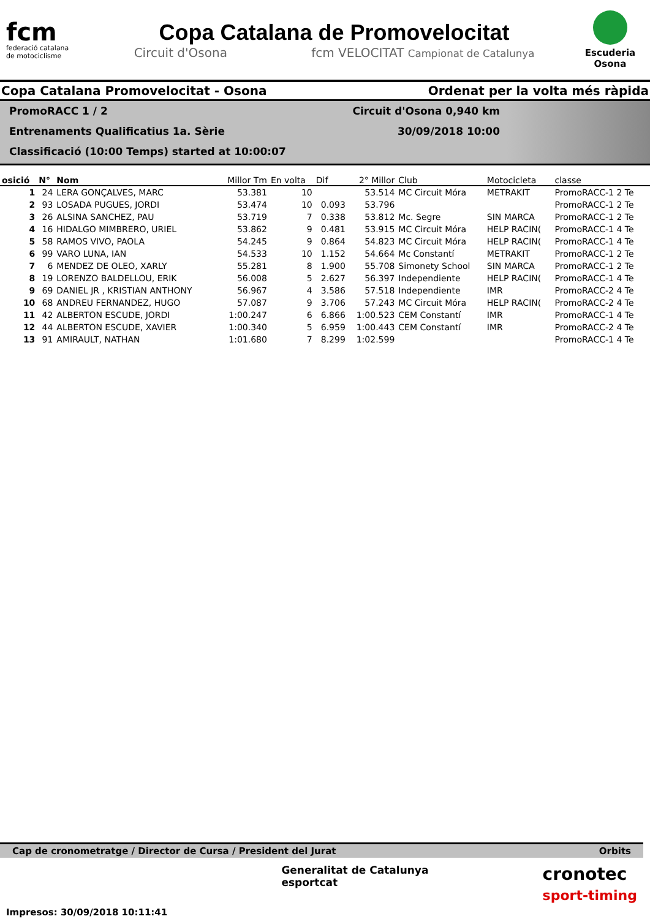fcm
federació catalana
de motociclisme
Copa Catalana de Promovelocitat
Circuit d'Osona fcm VELOCITAT Campionat de Catalunya
Escuderia
Osona
Copa Catalana Promovelocitat - Osona Ordenat per la volta més ràpida
PromoRACC 1 / 2
Entrenaments Qualificatius 1a. Sèrie
Classificació (10:00 Temps) started at 10:00:07
Circuit d'Osona 0,940 km
30/09/2018 10:00
| osició | N° | Nom | Millor Tm | En volta | Dif | 2° Millor | Club | Motocicleta | classe |
| --- | --- | --- | --- | --- | --- | --- | --- | --- | --- |
| 1 | 24 | LERA GONÇALVES, MARC | 53.381 | 10 | | 53.514 | MC Circuit Móra | METRAKIT | PromoRACC-1 2 Te |
| 2 | 93 | LOSADA PUGUES, JORDI | 53.474 | 10 | 0.093 | 53.796 | | | PromoRACC-1 2 Te |
| 3 | 26 | ALSINA SANCHEZ, PAU | 53.719 | 7 | 0.338 | 53.812 | Mc. Segre | SIN MARCA | PromoRACC-1 2 Te |
| 4 | 16 | HIDALGO MIMBRERO, URIEL | 53.862 | 9 | 0.481 | 53.915 | MC Circuit Móra | HELP RACIN( | PromoRACC-1 4 Te |
| 5 | 58 | RAMOS VIVO, PAOLA | 54.245 | 9 | 0.864 | 54.823 | MC Circuit Móra | HELP RACIN( | PromoRACC-1 4 Te |
| 6 | 99 | VARO LUNA, IAN | 54.533 | 10 | 1.152 | 54.664 | Mc Constantí | METRAKIT | PromoRACC-1 2 Te |
| 7 | 6 | MENDEZ DE OLEO, XARLY | 55.281 | 8 | 1.900 | 55.708 | Simonety School | SIN MARCA | PromoRACC-1 2 Te |
| 8 | 19 | LORENZO BALDELLOU, ERIK | 56.008 | 5 | 2.627 | 56.397 | Independiente | HELP RACIN( | PromoRACC-1 4 Te |
| 9 | 69 | DANIEL JR , KRISTIAN ANTHONY | 56.967 | 4 | 3.586 | 57.518 | Independiente | IMR | PromoRACC-2 4 Te |
| 10 | 68 | ANDREU FERNANDEZ, HUGO | 57.087 | 9 | 3.706 | 57.243 | MC Circuit Móra | HELP RACIN( | PromoRACC-2 4 Te |
| 11 | 42 | ALBERTON ESCUDE, JORDI | 1:00.247 | 6 | 6.866 | 1:00.523 | CEM Constantí | IMR | PromoRACC-1 4 Te |
| 12 | 44 | ALBERTON ESCUDE, XAVIER | 1:00.340 | 5 | 6.959 | 1:00.443 | CEM Constantí | IMR | PromoRACC-2 4 Te |
| 13 | 91 | AMIRAULT, NATHAN | 1:01.680 | 7 | 8.299 | 1:02.599 | | | PromoRACC-1 4 Te |
Cap de cronometratge / Director de Cursa / President del Jurat Orbits
Impresos: 30/09/2018 10:11:41
Generalitat de Catalunya
esportcat
cronotec
sport-timing